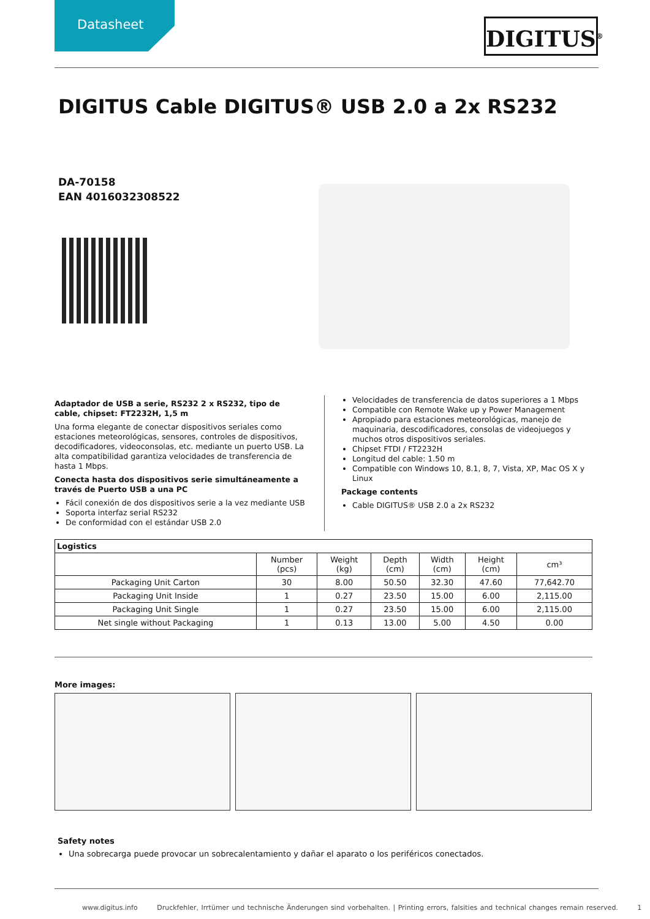Datasheet
DIGITUS<sup>®</sup>
DIGITUS Cable DIGITUS® USB 2.0 a 2x RS232
DA-70158
EAN 4016032308522
Adaptador de USB a serie, RS232 2 x RS232, tipo de cable, chipset: FT2232H, 1,5 m
Una forma elegante de conectar dispositivos seriales como estaciones meteorológicas, sensores, controles de dispositivos, decodificadores, videoconsolas, etc. mediante un puerto USB. La alta compatibilidad garantiza velocidades de transferencia de hasta 1 Mbps.
Conecta hasta dos dispositivos serie simultáneamente a través de Puerto USB a una PC
Fácil conexión de dos dispositivos serie a la vez mediante USB
Soporta interfaz serial RS232
De conformidad con el estándar USB 2.0
Velocidades de transferencia de datos superiores a 1 Mbps
Compatible con Remote Wake up y Power Management
Apropiado para estaciones meteorológicas, manejo de maquinaria, descodificadores, consolas de videojuegos y muchos otros dispositivos seriales.
Chipset FTDI / FT2232H
Longitud del cable: 1.50 m
Compatible con Windows 10, 8.1, 8, 7, Vista, XP, Mac OS X y Linux
Package contents
Cable DIGITUS® USB 2.0 a 2x RS232
| Logistics | | | | | | |
| --- | --- | --- | --- | --- | --- | --- |
| | Number (pcs) | Weight (kg) | Depth (cm) | Width (cm) | Height (cm) | cm³ |
| Packaging Unit Carton | 30 | 8.00 | 50.50 | 32.30 | 47.60 | 77,642.70 |
| Packaging Unit Inside | 1 | 0.27 | 23.50 | 15.00 | 6.00 | 2,115.00 |
| Packaging Unit Single | 1 | 0.27 | 23.50 | 15.00 | 6.00 | 2,115.00 |
| Net single without Packaging | 1 | 0.13 | 13.00 | 5.00 | 4.50 | 0.00 |
More images:
Safety notes
Una sobrecarga puede provocar un sobrecalentamiento y dañar el aparato o los periféricos conectados.
www.digitus.info Druckfehler, Irrtümer und technische Änderungen sind vorbehalten. | Printing errors, falsities and technical changes remain reserved. 1